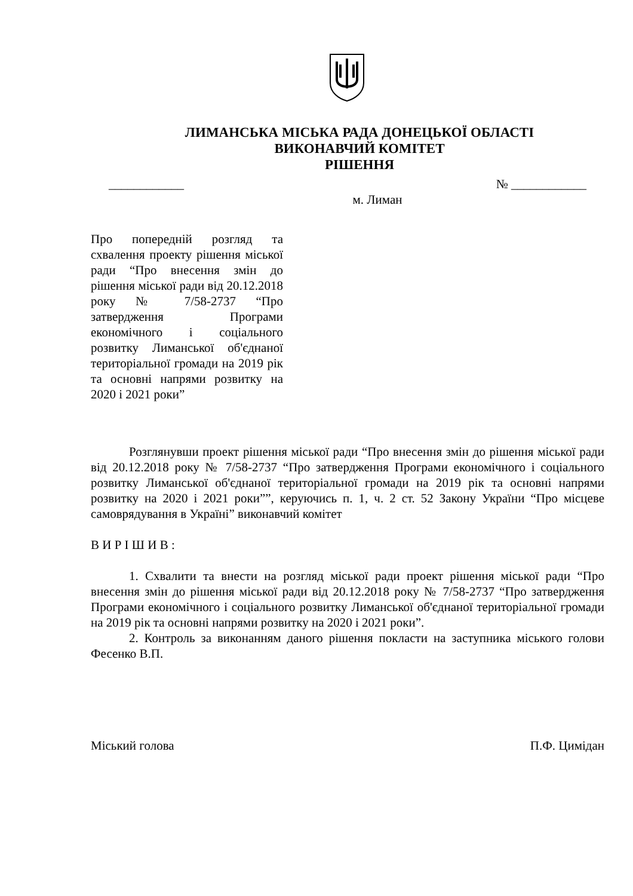ЛИМАНСЬКА МІСЬКА РАДА ДОНЕЦЬКОЇ ОБЛАСТІ
ВИКОНАВЧИЙ КОМІТЕТ
РІШЕННЯ
____________ № ____________
м. Лиман
Про попередній розгляд та схвалення проекту рішення міської ради “Про внесення змін до рішення міської ради від 20.12.2018 року № 7/58-2737 “Про затвердження Програми економічного і соціального розвитку Лиманської об'єднаної територіальної громади на 2019 рік та основні напрями розвитку на 2020 і 2021 роки”
Розглянувши проект рішення міської ради “Про внесення змін до рішення міської ради від 20.12.2018 року № 7/58-2737 “Про затвердження Програми економічного і соціального розвитку Лиманської об'єднаної територіальної громади на 2019 рік та основні напрями розвитку на 2020 і 2021 роки””, керуючись п. 1, ч. 2 ст. 52 Закону України “Про місцеве самоврядування в Україні” виконавчий комітет
В И Р І Ш И В :
1. Схвалити та внести на розгляд міської ради проект рішення міської ради “Про внесення змін до рішення міської ради від 20.12.2018 року № 7/58-2737 “Про затвердження Програми економічного і соціального розвитку Лиманської об'єднаної територіальної громади на 2019 рік та основні напрями розвитку на 2020 і 2021 роки”.
2. Контроль за виконанням даного рішення покласти на заступника міського голови Фесенко В.П.
Міський голова П.Ф. Цимідан